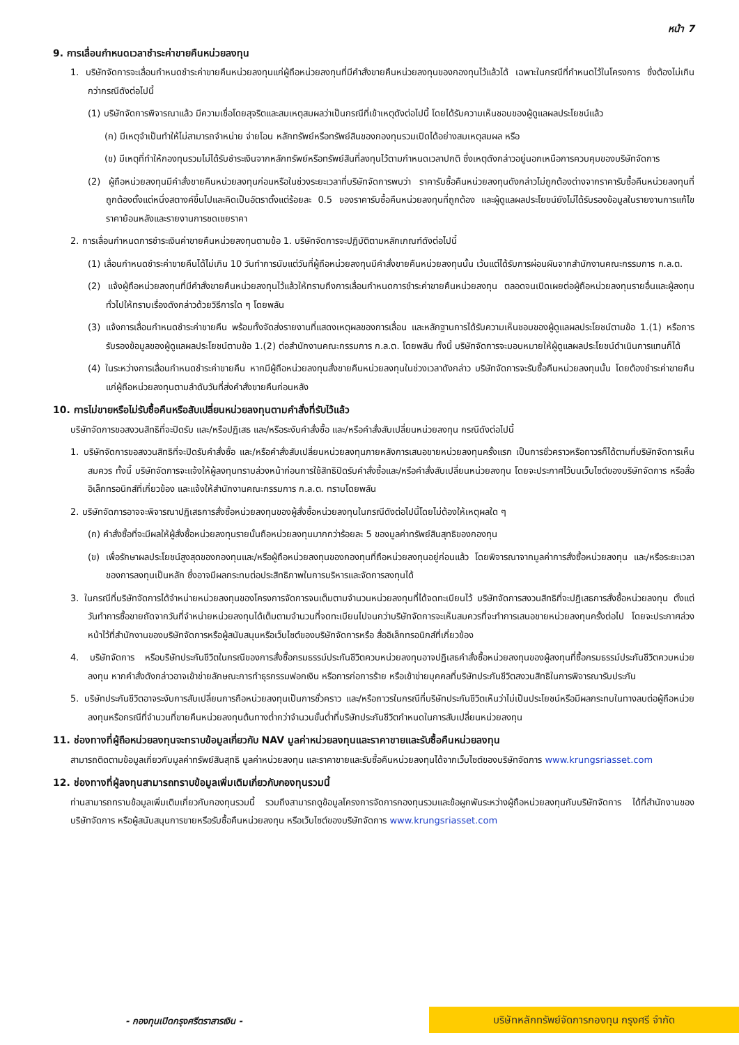หน้า 7
9. การเลื่อนกำหนดเวลาชำระค่าขายคืนหน่วยลงทุน
1. บริษัทจัดการจะเลื่อนกำหนดชำระค่าขายคืนหน่วยลงทุนแก่ผู้ถือหน่วยลงทุนที่มีคำสั่งขายคืนหน่วยลงทุนของกองทุนไว้แล้วได้ เฉพาะในกรณีที่กำหนดไว้ในโครงการ ซึ่งต้องไม่เกินกว่ากรณีดังต่อไปนี้
(1) บริษัทจัดการพิจารณาแล้ว มีความเชื่อโดยสุจริตและสมเหตุสมผลว่าเป็นกรณีที่เข้าเหตุดังต่อไปนี้ โดยได้รับความเห็นชอบของผู้ดูแลผลประโยชน์แล้ว
(ก) มีเหตุจำเป็นทำให้ไม่สามารถจำหน่าย จ่ายโอน หลักทรัพย์หรือทรัพย์สินของกองทุนรวมเปิดได้อย่างสมเหตุสมผล หรือ
(ข) มีเหตุที่ทำให้กองทุนรวมไม่ได้รับชำระเงินจากหลักทรัพย์หรือทรัพย์สินที่ลงทุนไว้ตามกำหนดเวลาปกติ ซึ่งเหตุดังกล่าวอยู่นอกเหนือการควบคุมของบริษัทจัดการ
(2) ผู้ถือหน่วยลงทุนมีคำสั่งขายคืนหน่วยลงทุนก่อนหรือในช่วงระยะเวลาที่บริษัทจัดการพบว่า ราคารับซื้อคืนหน่วยลงทุนดังกล่าวไม่ถูกต้องต่างจากราคารับซื้อคืนหน่วยลงทุนที่ถูกต้องตั้งแต่หนึ่งสตางค์ขึ้นไปและคิดเป็นอัตราตั้งแต่ร้อยละ 0.5 ของราคารับซื้อคืนหน่วยลงทุนที่ถูกต้อง และผู้ดูแลผลประโยชน์ยังไม่ได้รับรองข้อมูลในรายงานการแก้ไขราคาย้อนหลังและรายงานการชดเชยราคา
2. การเลื่อนกำหนดการชำระเงินค่าขายคืนหน่วยลงทุนตามข้อ 1. บริษัทจัดการจะปฏิบัติตามหลักเกณฑ์ดังต่อไปนี้
(1) เลื่อนกำหนดชำระค่าขายคืนได้ไม่เกิน 10 วันทำการนับแต่วันที่ผู้ถือหน่วยลงทุนมีคำสั่งขายคืนหน่วยลงทุนนั้น เว้นแต่ได้รับการผ่อนผันจากสำนักงานคณะกรรมการ ก.ล.ต.
(2) แจ้งผู้ถือหน่วยลงทุนที่มีคำสั่งขายคืนหน่วยลงทุนไว้แล้วให้ทราบถึงการเลื่อนกำหนดการชำระค่าขายคืนหน่วยลงทุน ตลอดจนเปิดเผยต่อผู้ถือหน่วยลงทุนรายอื่นและผู้ลงทุนทั่วไปให้ทราบเรื่องดังกล่าวด้วยวิธีการใด ๆ โดยพลัน
(3) แจ้งการเลื่อนกำหนดชำระค่าขายคืน พร้อมทั้งจัดส่งรายงานที่แสดงเหตุผลของการเลื่อน และหลักฐานการได้รับความเห็นชอบของผู้ดูแลผลประโยชน์ตามข้อ 1.(1) หรือการรับรองข้อมูลของผู้ดูแลผลประโยชน์ตามข้อ 1.(2) ต่อสำนักงานคณะกรรมการ ก.ล.ต. โดยพลัน ทั้งนี้ บริษัทจัดการจะมอบหมายให้ผู้ดูแลผลประโยชน์ดำเนินการแทนก็ได้
(4) ในระหว่างการเลื่อนกำหนดชำระค่าขายคืน หากมีผู้ถือหน่วยลงทุนสั่งขายคืนหน่วยลงทุนในช่วงเวลาดังกล่าว บริษัทจัดการจะรับซื้อคืนหน่วยลงทุนนั้น โดยต้องชำระค่าขายคืนแก่ผู้ถือหน่วยลงทุนตามลำดับวันที่ส่งคำสั่งขายคืนก่อนหลัง
10. การไม่ขายหรือไม่รับซื้อคืนหรือสับเปลี่ยนหน่วยลงทุนตามคำสั่งที่รับไว้แล้ว
บริษัทจัดการขอสงวนสิทธิที่จะปิดรับ และ/หรือปฏิเสธ และ/หรือระงับคำสั่งซื้อ และ/หรือคำสั่งสับเปลี่ยนหน่วยลงทุน กรณีดังต่อไปนี้
1. บริษัทจัดการขอสงวนสิทธิที่จะปิดรับคำสั่งซื้อ และ/หรือคำสั่งสับเปลี่ยนหน่วยลงทุนภายหลังการเสนอขายหน่วยลงทุนครั้งแรก เป็นการชั่วคราวหรือถาวรก็ได้ตามที่บริษัทจัดการเห็นสมควร ทั้งนี้ บริษัทจัดการจะแจ้งให้ผู้ลงทุนทราบล่วงหน้าก่อนการใช้สิทธิปิดรับคำสั่งซื้อและ/หรือคำสั่งสับเปลี่ยนหน่วยลงทุน โดยจะประกาศไว้บนเว็บไซต์ของบริษัทจัดการ หรือสื่ออิเล็กทรอนิกส์ที่เกี่ยวข้อง และแจ้งให้สำนักงานคณะกรรมการ ก.ล.ต. ทราบโดยพลัน
2. บริษัทจัดการอาจจะพิจารณาปฏิเสธการสั่งซื้อหน่วยลงทุนของผู้สั่งซื้อหน่วยลงทุนในกรณีดังต่อไปนี้โดยไม่ต้องให้เหตุผลใด ๆ
(ก) คำสั่งซื้อที่จะมีผลให้ผู้สั่งซื้อหน่วยลงทุนรายนั้นถือหน่วยลงทุนมากกว่าร้อยละ 5 ของมูลค่าทรัพย์สินสุทธิของกองทุน
(ข) เพื่อรักษาผลประโยชน์สูงสุดของกองทุนและ/หรือผู้ถือหน่วยลงทุนของกองทุนที่ถือหน่วยลงทุนอยู่ก่อนแล้ว โดยพิจารณาจากมูลค่าการสั่งซื้อหน่วยลงทุน และ/หรือระยะเวลาของการลงทุนเป็นหลัก ซึ่งอาจมีผลกระทบต่อประสิทธิภาพในการบริหารและจัดการลงทุนได้
3. ในกรณีที่บริษัทจัดการได้จำหน่ายหน่วยลงทุนของโครงการจัดการจนเต็มตามจำนวนหน่วยลงทุนที่ได้จดทะเบียนไว้ บริษัทจัดการสงวนสิทธิที่จะปฏิเสธการสั่งซื้อหน่วยลงทุน ตั้งแต่วันทำการซื้อขายถัดจากวันที่จำหน่ายหน่วยลงทุนได้เต็มตามจำนวนที่จดทะเบียนไปจนกว่าบริษัทจัดการจะเห็นสมควรที่จะทำการเสนอขายหน่วยลงทุนครั้งต่อไป โดยจะประกาศล่วงหน้าไว้ที่สำนักงานของบริษัทจัดการหรือผู้สนับสนุนหรือเว็บไซต์ของบริษัทจัดการหรือ สื่ออิเล็กทรอนิกส์ที่เกี่ยวข้อง
4. บริษัทจัดการ หรือบริษัทประกันชีวิตในกรณีของการสั่งซื้อกรมธรรม์ประกันชีวิตควบหน่วยลงทุนอาจปฏิเสธคำสั่งซื้อหน่วยลงทุนของผู้ลงทุนที่ซื้อกรมธรรม์ประกันชีวิตควบหน่วยลงทุน หากคำสั่งดังกล่าวอาจเข้าข่ายลักษณะการทำธุรกรรมฟอกเงิน หรือการก่อการร้าย หรือเข้าข่ายบุคคลที่บริษัทประกันชีวิตสงวนสิทธิในการพิจารณารับประกัน
5. บริษัทประกันชีวิตอาจระงับการสับเปลี่ยนการถือหน่วยลงทุนเป็นการชั่วคราว และ/หรือถาวรในกรณีที่บริษัทประกันชีวิตเห็นว่าไม่เป็นประโยชน์หรือมีผลกระทบในทางลบต่อผู้ถือหน่วยลงทุนหรือกรณีที่จำนวนที่ขายคืนหน่วยลงทุนต้นทางต่ำกว่าจำนวนขั้นต่ำที่บริษัทประกันชีวิตกำหนดในการสับเปลี่ยนหน่วยลงทุน
11. ช่องทางที่ผู้ถือหน่วยลงทุนจะทราบข้อมูลเกี่ยวกับ NAV มูลค่าหน่วยลงทุนและราคาขายและรับซื้อคืนหน่วยลงทุน
สามารถติดตามข้อมูลเกี่ยวกับมูลค่าทรัพย์สินสุทธิ มูลค่าหน่วยลงทุน และราคาขายและรับซื้อคืนหน่วยลงทุนได้จากเว็บไซต์ของบริษัทจัดการ www.krungsriasset.com
12. ช่องทางที่ผู้ลงทุนสามารถทราบข้อมูลเพิ่มเติมเกี่ยวกับกองทุนรวมนี้
ท่านสามารถทราบข้อมูลเพิ่มเติมเกี่ยวกับกองทุนรวมนี้ รวมถึงสามารถดูข้อมูลโครงการจัดการกองทุนรวมและข้อผูกพันระหว่างผู้ถือหน่วยลงทุนกับบริษัทจัดการ ได้ที่สำนักงานของบริษัทจัดการ หรือผู้สนับสนุนการขายหรือรับซื้อคืนหน่วยลงทุน หรือเว็บไซต์ของบริษัทจัดการ www.krungsriasset.com
- กองทุนเปิดกรุงศรีตราสารเงิน -
บริษัทหลักทรัพย์จัดการกองทุน กรุงศรี จำกัด